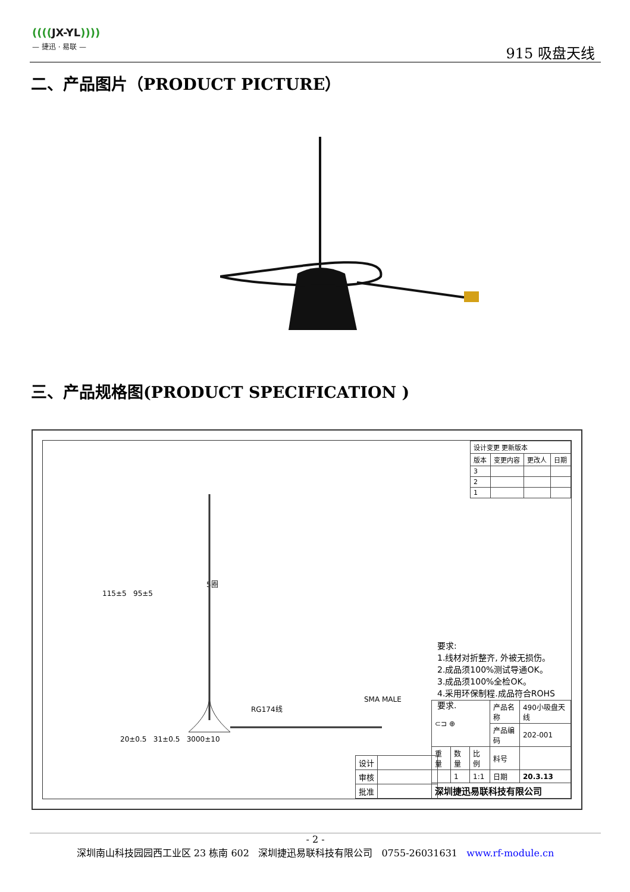((((JX-YL))))
— 捷迅 · 易联 —
915 吸盘天线
二、产品图片（PRODUCT PICTURE）
三、产品规格图(PRODUCT SPECIFICATION )
| 设计变更 更新版本 | | | |
| 版本 | 变更内容 | 更改人 | 日期 |
| 3 | | | |
| 2 | | | |
| 1 | | | |
115±5 95±5
5圈
RG174线
SMA MALE
20±0.5 31±0.5 3000±10
要求:
1.线材对折整齐, 外被无损伤。
2.成品须100%测试导通OK。
3.成品须100%全检OK。
4.采用环保制程.成品符合ROHS
要求.
| 设计 | |
| 审核 | |
| 批准 | |
| ⊂⊐ ⊕ | | | 产品名称 | 490小吸盘天线 |
| | | | 产品编码 | 202-001 |
| 重量 | 数量 | 比例 | 料号 | |
| | 1 | 1:1 | 日期 | 20.3.13 |
| 深圳捷迅易联科技有限公司 | | | | |
- 2 -
深圳南山科技园园西工业区 23 栋南 602 深圳捷迅易联科技有限公司 0755-26031631 www.rf-module.cn